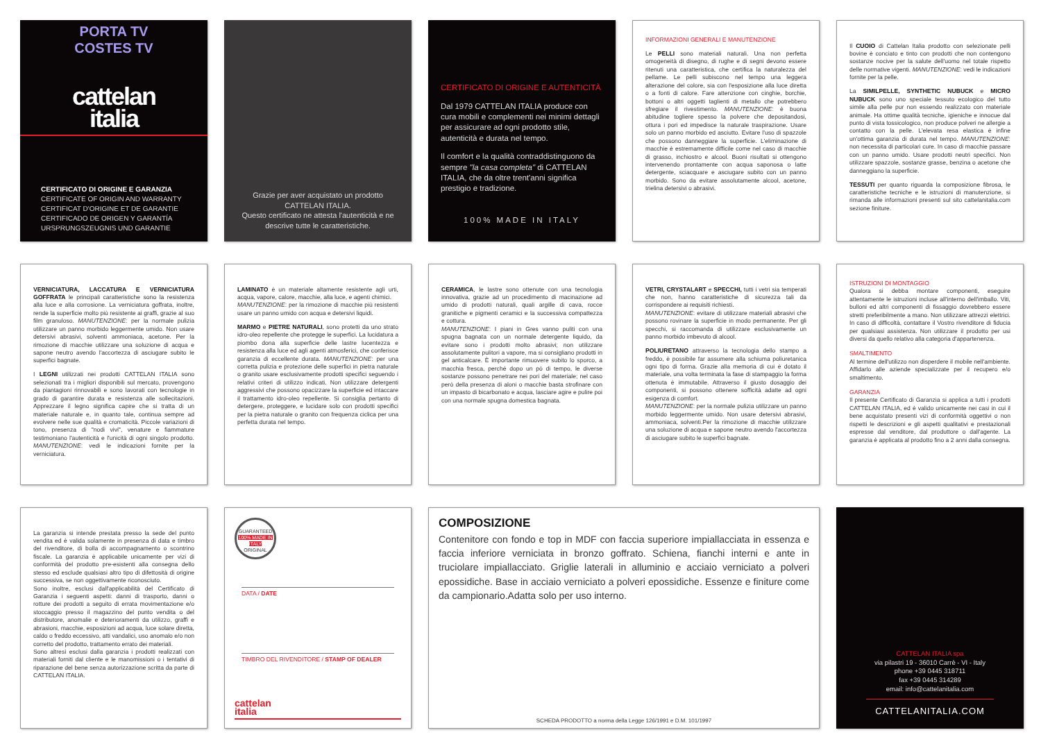PORTA TV
COSTES TV
cattelan
italia
CERTIFICATO DI ORIGINE E GARANZIA
CERTIFICATE OF ORIGIN AND WARRANTY
CERTIFICAT D'ORIGINE ET DE GARANTIE
CERTIFICADO DE ORIGEN Y GARANTÍA
URSPRUNGSZEUGNIS UND GARANTIE
Grazie per aver acquistato un prodotto CATTELAN ITALIA.
Questo certificato ne attesta l'autenticità e ne descrive tutte le caratteristiche.
CERTIFICATO DI ORIGINE E AUTENTICITÀ
Dal 1979 CATTELAN ITALIA produce con cura mobili e complementi nei minimi dettagli per assicurare ad ogni prodotto stile, autenticità e durata nel tempo.
Il comfort e la qualità contraddistinguono da sempre "la casa completa" di CATTELAN ITALIA, che da oltre trent'anni significa prestigio e tradizione.
100% MADE IN ITALY
INFORMAZIONI GENERALI E MANUTENZIONE
Le PELLI sono materiali naturali. Una non perfetta omogeneità di disegno, di rughe e di segni devono essere ritenuti una caratteristica, che certifica la naturalezza del pellame. Le pelli subiscono nel tempo una leggera alterazione del colore, sia con l'esposizione alla luce diretta o a fonti di calore. Fare attenzione con cinghie, borchie, bottoni o altri oggetti taglienti di metallo che potrebbero sfregiare il rivestimento. MANUTENZIONE: è buona abitudine togliere spesso la polvere che depositandosi, ottura i pori ed impedisce la naturale traspirazione. Usare solo un panno morbido ed asciutto. Evitare l'uso di spazzole che possono danneggiare la superficie. L'eliminazione di macchie è estremamente difficile come nel caso di macchie di grasso, inchiostro e alcool. Buoni risultati si ottengono intervenendo prontamente con acqua saponosa o latte detergente, sciacquare e asciugare subito con un panno morbido. Sono da evitare assolutamente alcool, acetone, trielina detersivi o abrasivi.
Il CUOIO di Cattelan Italia prodotto con selezionate pelli bovine è conciato e tinto con prodotti che non contengono sostanze nocive per la salute dell'uomo nel totale rispetto delle normative vigenti. MANUTENZIONE: vedi le indicazioni fornite per la pelle.
La SIMILPELLE, SYNTHETIC NUBUCK e MICRO NUBUCK sono uno speciale tessuto ecologico del tutto simile alla pelle pur non essendo realizzato con materiale animale. Ha ottime qualità tecniche, igieniche e innocue dal punto di vista tossicologico, non produce polveri ne allergie a contatto con la pelle. L'elevata resa elastica è infine un'ottima garanzia di durata nel tempo. MANUTENZIONE: non necessita di particolari cure. In caso di macchie passare con un panno umido. Usare prodotti neutri specifici. Non utilizzare spazzole, sostanze grasse, benzina o acetone che danneggiano la superficie.
TESSUTI per quanto riguarda la composizione fibrosa, le caratteristiche tecniche e le istruzioni di manutenzione, si rimanda alle informazioni presenti sul sito cattelanitalia.com sezione finiture.
VERNICIATURA, LACCATURA E VERNICIATURA GOFFRATA le principali caratteristiche sono la resistenza alla luce e alla corrosione. La verniciatura goffrata, inoltre, rende la superficie molto più resistente ai graffi, grazie al suo film granuloso. MANUTENZIONE: per la normale pulizia utilizzare un panno morbido leggermente umido. Non usare detersivi abrasivi, solventi ammoniaca, acetone. Per la rimozione di macchie utilizzare una soluzione di acqua e sapone neutro avendo l'accortezza di asciugare subito le superfici bagnate.
I LEGNI utilizzati nei prodotti CATTELAN ITALIA sono selezionati tra i migliori disponibili sul mercato, provengono da piantagioni rinnovabili e sono lavorati con tecnologie in grado di garantire durata e resistenza alle sollecitazioni. Apprezzare il legno significa capire che si tratta di un materiale naturale e, in quanto tale, continua sempre ad evolvere nelle sue qualità e cromaticità. Piccole variazioni di tono, presenza di "nodi vivi", venature e fiammature testimoniano l'autenticità e l'unicità di ogni singolo prodotto. MANUTENZIONE: vedi le indicazioni fornite per la verniciatura.
LAMINATO è un materiale altamente resistente agli urti, acqua, vapore, calore, macchie, alla luce, e agenti chimici.
MANUTENZIONE: per la rimozione di macchie più resistenti usare un panno umido con acqua e detersivi liquidi.
MARMO e PIETRE NATURALI, sono protetti da uno strato idro-oleo repellente che protegge le superfici. La lucidatura a piombo dona alla superficie delle lastre lucentezza e resistenza alla luce ed agli agenti atmosferici, che conferisce garanzia di eccellente durata. MANUTENZIONE: per una corretta pulizia e protezione delle superfici in pietra naturale o granito usare esclusivamente prodotti specifici seguendo i relativi criteri di utilizzo indicati. Non utilizzare detergenti aggressivi che possono opacizzare la superficie ed intaccare il trattamento idro-oleo repellente. Si consiglia pertanto di detergere, proteggere, e lucidare solo con prodotti specifici per la pietra naturale o granito con frequenza ciclica per una perfetta durata nel tempo.
CERAMICA, le lastre sono ottenute con una tecnologia innovativa, grazie ad un procedimento di macinazione ad umido di prodotti naturali, quali argille di cava, rocce granitiche e pigmenti ceramici e la successiva compattezza e cottura.
MANUTENZIONE: I piani in Gres vanno puliti con una spugna bagnata con un normale detergente liquido, da evitare sono i prodotti molto abrasivi; non utilizzare assolutamente pulitori a vapore, ma si consigliano prodotti in gel anticalcare. È importante rimuovere subito lo sporco, a macchia fresca, perché dopo un pò di tempo, le diverse sostanze possono penetrare nei pori del materiale; nel caso però della presenza di aloni o macchie basta strofinare con un impasto di bicarbonato e acqua, lasciare agire e pulire poi con una normale spugna domestica bagnata.
VETRI, CRYSTALART e SPECCHI, tutti i vetri sia temperati che non, hanno caratteristiche di sicurezza tali da corrispondere ai requisiti richiesti.
MANUTENZIONE: evitare di utilizzare materiali abrasivi che possono rovinare la superficie in modo permanente. Per gli specchi, si raccomanda di utilizzare esclusivamente un panno morbido imbevuto di alcool.
POLIURETANO attraverso la tecnologia dello stampo a freddo, è possibile far assumere alla schiuma poliuretanica ogni tipo di forma. Grazie alla memoria di cui è dotato il materiale, una volta terminata la fase di stampaggio la forma ottenuta è immutabile. Attraverso il giusto dosaggio dei componenti, si possono ottenere sofficità adatte ad ogni esigenza di comfort.
MANUTENZIONE: per la normale pulizia utilizzare un panno morbido leggermente umido. Non usare detersivi abrasivi, ammoniaca, solventi.Per la rimozione di macchie utilizzare una soluzione di acqua e sapone neutro avendo l'accortezza di asciugare subito le superfici bagnate.
ISTRUZIONI DI MONTAGGIO
Qualora si debba montare componenti, eseguire attentamente le istruzioni incluse all'interno dell'imballo. Viti, bulloni ed altri componenti di fissaggio dovrebbero essere stretti preferibilmente a mano. Non utilizzare attrezzi elettrici. In caso di difficoltà, contattare il Vostro rivenditore di fiducia per qualsiasi assistenza. Non utilizzare il prodotto per usi diversi da quello relativo alla categoria d'appartenenza.
SMALTIMENTO
Al termine dell'utilizzo non disperdere il mobile nell'ambiente. Affidarlo alle aziende specializzate per il recupero e/o smaltimento.
GARANZIA
Il presente Certificato di Garanzia si applica a tutti i prodotti CATTELAN ITALIA, ed è valido unicamente nei casi in cui il bene acquistato presenti vizi di conformità oggettivi o non rispetti le descrizioni e gli aspetti qualitativi e prestazionali espresse dal venditore, dal produttore o dall'agente. La garanzia è applicata al prodotto fino a 2 anni dalla consegna.
La garanzia si intende prestata presso la sede del punto vendita ed è valida solamente in presenza di data e timbro del rivenditore, di bolla di accompagnamento o scontrino fiscale. La garanzia è applicabile unicamente per vizi di conformità del prodotto pre-esistenti alla consegna dello stesso ed esclude qualsiasi altro tipo di difettosità di origine successiva, se non oggettivamente riconosciuto.
Sono inoltre, esclusi dall'applicabilità del Certificato di Garanzia i seguenti aspetti: danni di trasporto, danni o rotture dei prodotti a seguito di errata movimentazione e/o stoccaggio presso il magazzino del punto vendita o del distributore, anomalie e deterioramenti da utilizzo, graffi e abrasioni, macchie, esposizioni ad acqua, luce solare diretta, caldo o freddo eccessivo, atti vandalici, uso anomalo e/o non corretto del prodotto, trattamento errato dei materiali.
Sono altresì esclusi dalla garanzia i prodotti realizzati con materiali forniti dal cliente e le manomissioni o i tentativi di riparazione del bene senza autorizzazione scritta da parte di CATTELAN ITALIA.
GUARANTEED
100% MADE IN ITALY
ORIGINAL
DATA / DATE
TIMBRO DEL RIVENDITORE / STAMP OF DEALER
cattelan
italia
COMPOSIZIONE
Contenitore con fondo e top in MDF con faccia superiore impiallacciata in essenza e faccia inferiore verniciata in bronzo goffrato. Schiena, fianchi interni e ante in truciolare impiallacciato. Griglie laterali in alluminio e acciaio verniciato a polveri epossidiche. Base in acciaio verniciato a polveri epossidiche. Essenze e finiture come da campionario.Adatta solo per uso interno.
SCHEDA PRODOTTO a norma della Legge 126/1991 e D.M. 101/1997
CATTELAN ITALIA spa
via pilastri 19 - 36010 Carrè - VI - Italy
phone +39 0445 318711
fax +39 0445 314289
email: info@cattelanitalia.com
CATTELANITALIA.COM